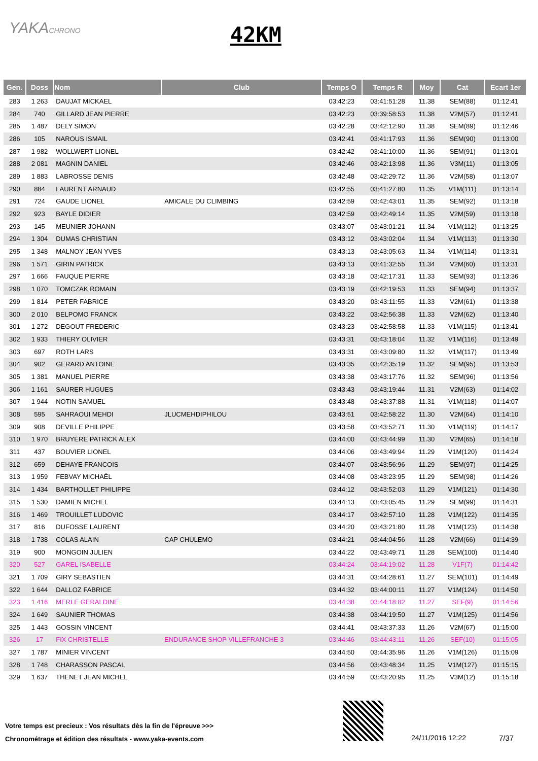YAKACHRONO 42KM
| Gen. | Doss | Nom | Club | Temps O | Temps R | Moy | Cat | Ecart 1er |
| --- | --- | --- | --- | --- | --- | --- | --- | --- |
| 283 | 1 263 | DAUJAT MICKAEL | | 03:42:23 | 03:41:51:28 | 11.38 | SEM(88) | 01:12:41 |
| 284 | 740 | GILLARD JEAN PIERRE | | 03:42:23 | 03:39:58:53 | 11.38 | V2M(57) | 01:12:41 |
| 285 | 1 487 | DELY SIMON | | 03:42:28 | 03:42:12:90 | 11.38 | SEM(89) | 01:12:46 |
| 286 | 105 | NAROUS ISMAIL | | 03:42:41 | 03:41:17:93 | 11.36 | SEM(90) | 01:13:00 |
| 287 | 1 982 | WOLLWERT LIONEL | | 03:42:42 | 03:41:10:00 | 11.36 | SEM(91) | 01:13:01 |
| 288 | 2 081 | MAGNIN DANIEL | | 03:42:46 | 03:42:13:98 | 11.36 | V3M(11) | 01:13:05 |
| 289 | 1 883 | LABROSSE DENIS | | 03:42:48 | 03:42:29:72 | 11.36 | V2M(58) | 01:13:07 |
| 290 | 884 | LAURENT ARNAUD | | 03:42:55 | 03:41:27:80 | 11.35 | V1M(111) | 01:13:14 |
| 291 | 724 | GAUDE LIONEL | AMICALE DU CLIMBING | 03:42:59 | 03:42:43:01 | 11.35 | SEM(92) | 01:13:18 |
| 292 | 923 | BAYLE DIDIER | | 03:42:59 | 03:42:49:14 | 11.35 | V2M(59) | 01:13:18 |
| 293 | 145 | MEUNIER JOHANN | | 03:43:07 | 03:43:01:21 | 11.34 | V1M(112) | 01:13:25 |
| 294 | 1 304 | DUMAS CHRISTIAN | | 03:43:12 | 03:43:02:04 | 11.34 | V1M(113) | 01:13:30 |
| 295 | 1 348 | MALNOY JEAN YVES | | 03:43:13 | 03:43:05:63 | 11.34 | V1M(114) | 01:13:31 |
| 296 | 1 571 | GIRIN PATRICK | | 03:43:13 | 03:41:32:55 | 11.34 | V2M(60) | 01:13:31 |
| 297 | 1 666 | FAUQUE PIERRE | | 03:43:18 | 03:42:17:31 | 11.33 | SEM(93) | 01:13:36 |
| 298 | 1 070 | TOMCZAK ROMAIN | | 03:43:19 | 03:42:19:53 | 11.33 | SEM(94) | 01:13:37 |
| 299 | 1 814 | PETER FABRICE | | 03:43:20 | 03:43:11:55 | 11.33 | V2M(61) | 01:13:38 |
| 300 | 2 010 | BELPOMO FRANCK | | 03:43:22 | 03:42:56:38 | 11.33 | V2M(62) | 01:13:40 |
| 301 | 1 272 | DEGOUT FREDERIC | | 03:43:23 | 03:42:58:58 | 11.33 | V1M(115) | 01:13:41 |
| 302 | 1 933 | THIERY OLIVIER | | 03:43:31 | 03:43:18:04 | 11.32 | V1M(116) | 01:13:49 |
| 303 | 697 | ROTH LARS | | 03:43:31 | 03:43:09:80 | 11.32 | V1M(117) | 01:13:49 |
| 304 | 902 | GERARD ANTOINE | | 03:43:35 | 03:42:35:19 | 11.32 | SEM(95) | 01:13:53 |
| 305 | 1 381 | MANUEL PIERRE | | 03:43:38 | 03:43:17:76 | 11.32 | SEM(96) | 01:13:56 |
| 306 | 1 161 | SAURER HUGUES | | 03:43:43 | 03:43:19:44 | 11.31 | V2M(63) | 01:14:02 |
| 307 | 1 944 | NOTIN SAMUEL | | 03:43:48 | 03:43:37:88 | 11.31 | V1M(118) | 01:14:07 |
| 308 | 595 | SAHRAOUI MEHDI | JLUCMEHDIPHILOU | 03:43:51 | 03:42:58:22 | 11.30 | V2M(64) | 01:14:10 |
| 309 | 908 | DEVILLE PHILIPPE | | 03:43:58 | 03:43:52:71 | 11.30 | V1M(119) | 01:14:17 |
| 310 | 1 970 | BRUYERE PATRICK ALEX | | 03:44:00 | 03:43:44:99 | 11.30 | V2M(65) | 01:14:18 |
| 311 | 437 | BOUVIER LIONEL | | 03:44:06 | 03:43:49:94 | 11.29 | V1M(120) | 01:14:24 |
| 312 | 659 | DEHAYE FRANCOIS | | 03:44:07 | 03:43:56:96 | 11.29 | SEM(97) | 01:14:25 |
| 313 | 1 959 | FEBVAY MICHAËL | | 03:44:08 | 03:43:23:95 | 11.29 | SEM(98) | 01:14:26 |
| 314 | 1 434 | BARTHOLLET PHILIPPE | | 03:44:12 | 03:43:52:03 | 11.29 | V1M(121) | 01:14:30 |
| 315 | 1 530 | DAMIEN MICHEL | | 03:44:13 | 03:43:05:45 | 11.29 | SEM(99) | 01:14:31 |
| 316 | 1 469 | TROUILLET LUDOVIC | | 03:44:17 | 03:42:57:10 | 11.28 | V1M(122) | 01:14:35 |
| 317 | 816 | DUFOSSE LAURENT | | 03:44:20 | 03:43:21:80 | 11.28 | V1M(123) | 01:14:38 |
| 318 | 1 738 | COLAS ALAIN | CAP CHULEMO | 03:44:21 | 03:44:04:56 | 11.28 | V2M(66) | 01:14:39 |
| 319 | 900 | MONGOIN JULIEN | | 03:44:22 | 03:43:49:71 | 11.28 | SEM(100) | 01:14:40 |
| 320 | 527 | GAREL ISABELLE | | 03:44:24 | 03:44:19:02 | 11.28 | V1F(7) | 01:14:42 |
| 321 | 1 709 | GIRY SEBASTIEN | | 03:44:31 | 03:44:28:61 | 11.27 | SEM(101) | 01:14:49 |
| 322 | 1 644 | DALLOZ FABRICE | | 03:44:32 | 03:44:00:11 | 11.27 | V1M(124) | 01:14:50 |
| 323 | 1 416 | MERLE GERALDINE | | 03:44:38 | 03:44:18:82 | 11.27 | SEF(9) | 01:14:56 |
| 324 | 1 649 | SAUNIER THOMAS | | 03:44:38 | 03:44:19:50 | 11.27 | V1M(125) | 01:14:56 |
| 325 | 1 443 | GOSSIN VINCENT | | 03:44:41 | 03:43:37:33 | 11.26 | V2M(67) | 01:15:00 |
| 326 | 17 | FIX CHRISTELLE | ENDURANCE SHOP VILLEFRANCHE 3 | 03:44:46 | 03:44:43:11 | 11.26 | SEF(10) | 01:15:05 |
| 327 | 1 787 | MINIER VINCENT | | 03:44:50 | 03:44:35:96 | 11.26 | V1M(126) | 01:15:09 |
| 328 | 1 748 | CHARASSON PASCAL | | 03:44:56 | 03:43:48:34 | 11.25 | V1M(127) | 01:15:15 |
| 329 | 1 637 | THENET JEAN MICHEL | | 03:44:59 | 03:43:20:95 | 11.25 | V3M(12) | 01:15:18 |
Votre temps est precieux : Vos résultats dès la fin de l'épreuve >>>
Chronométrage et édition des résultats - www.yaka-events.com
24/11/2016 12:22 7/37